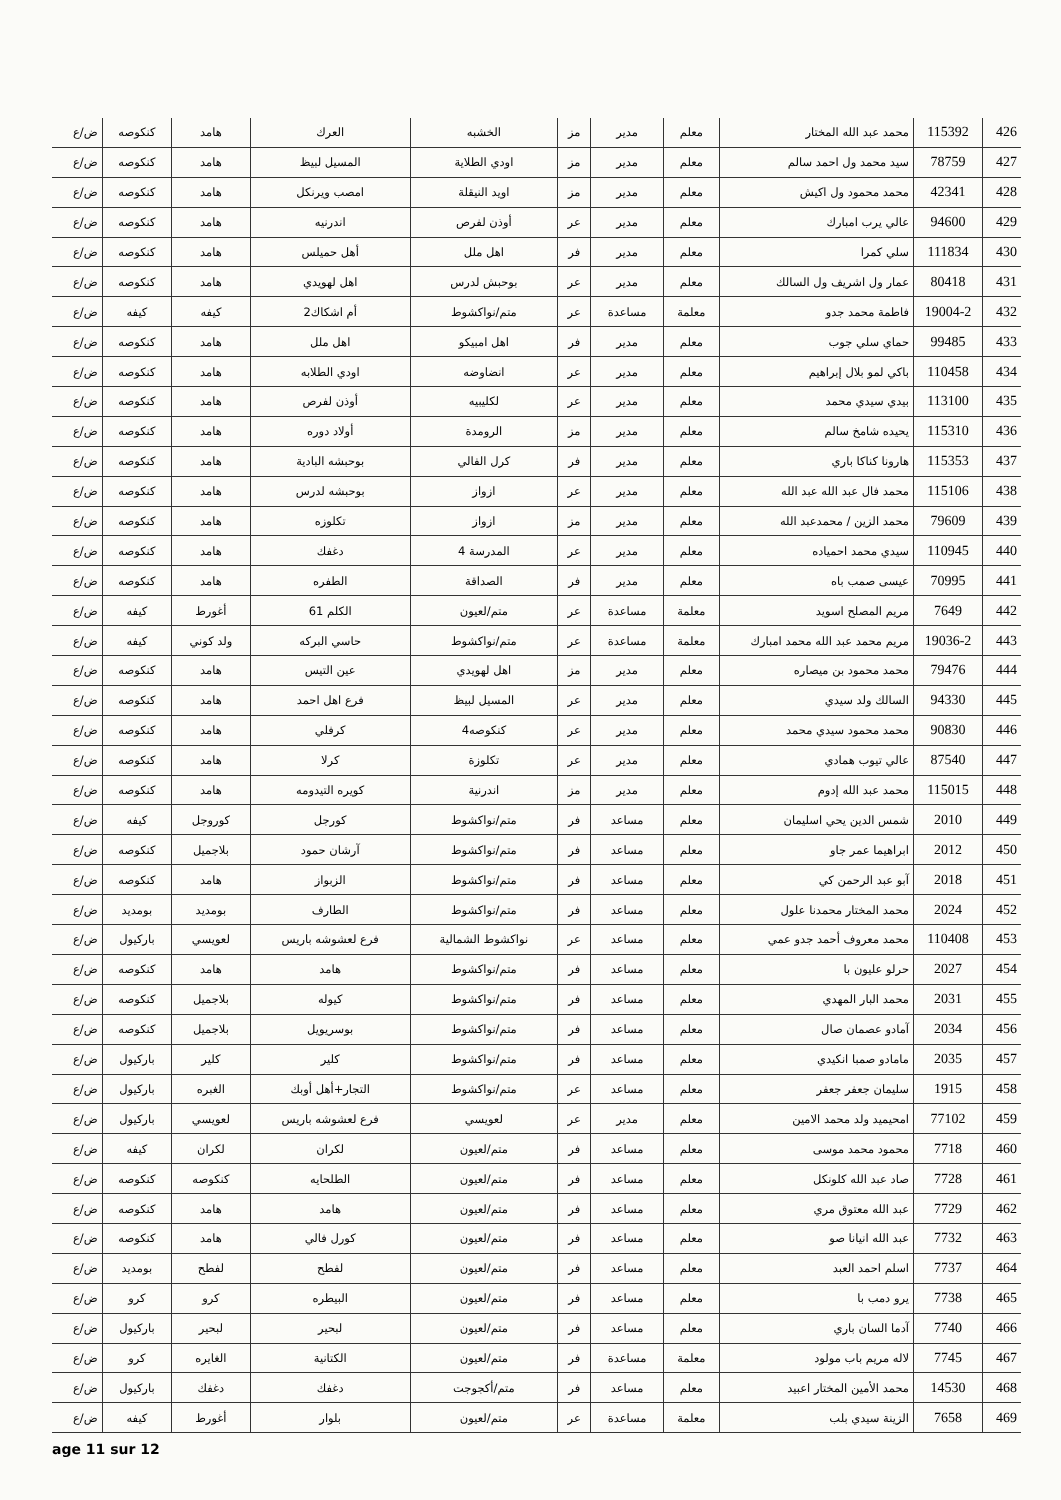| 426 | 115392 | محمد عبد الله المختار | معلم | مدير | مز | الخشبه | العرك | هامد | كنكوصه | ض/ع |
| 427 | 78759 | سيد محمد ول احمد سالم | معلم | مدير | مز | اودي الطلاية | المسيل لبيظ | هامد | كنكوصه | ض/ع |
| 428 | 42341 | محمد محمود ول اكيش | معلم | مدير | مز | اويد النيقلة | امصب ويرنكل | هامد | كنكوصه | ض/ع |
| 429 | 94600 | عالي يرب امبارك | معلم | مدير | عر | أوذن لفرص | اندرنيه | هامد | كنكوصه | ض/ع |
| 430 | 111834 | سلي كمرا | معلم | مدير | فر | اهل ملل | أهل حميلس | هامد | كنكوصه | ض/ع |
| 431 | 80418 | عمار ول اشريف ول السالك | معلم | مدير | عر | بوحبش لدرس | اهل لهويدي | هامد | كنكوصه | ض/ع |
| 432 | 19004-2 | فاطمة محمد جدو | معلمة | مساعدة | عر | متم/نواكشوط | أم اشكاك2 | كيفه | كيفه | ض/ع |
| 433 | 99485 | حماي سلي جوب | معلم | مدير | فر | اهل امبيكو | اهل ملل | هامد | كنكوصه | ض/ع |
| 434 | 110458 | باكي لمو بلال إبراهيم | معلم | مدير | عر | انضاوضه | اودي الطلابه | هامد | كنكوصه | ض/ع |
| 435 | 113100 | بيدي سيدي محمد | معلم | مدير | عر | لكليبيه | أوذن لفرص | هامد | كنكوصه | ض/ع |
| 436 | 115310 | يحيده شامخ سالم | معلم | مدير | مز | الرومدة | أولاد دوره | هامد | كنكوصه | ض/ع |
| 437 | 115353 | هارونا كناكا باري | معلم | مدير | فر | كرل الفالي | بوحبشه البادية | هامد | كنكوصه | ض/ع |
| 438 | 115106 | محمد فال عبد الله عبد الله | معلم | مدير | عر | ازواز | بوحبشه لدرس | هامد | كنكوصه | ض/ع |
| 439 | 79609 | محمد الزين / محمدعبد الله | معلم | مدير | مز | ازواز | تكلوزه | هامد | كنكوصه | ض/ع |
| 440 | 110945 | سيدي محمد احمياده | معلم | مدير | عر | المدرسة 4 | دغفك | هامد | كنكوصه | ض/ع |
| 441 | 70995 | عيسى صمب باه | معلم | مدير | فر | الصداقة | الطفره | هامد | كنكوصه | ض/ع |
| 442 | 7649 | مريم المصلح اسويد | معلمة | مساعدة | عر | متم/لعيون | الكلم 61 | أغورط | كيفه | ض/ع |
| 443 | 19036-2 | مريم محمد عبد الله محمد امبارك | معلمة | مساعدة | عر | متم/نواكشوط | حاسي البركه | ولد كوني | كيفه | ض/ع |
| 444 | 79476 | محمد محمود بن ميصاره | معلم | مدير | مز | اهل لهويدي | عين التيس | هامد | كنكوصه | ض/ع |
| 445 | 94330 | السالك ولد سيدي | معلم | مدير | عر | المسيل لبيظ | فرع اهل احمد | هامد | كنكوصه | ض/ع |
| 446 | 90830 | محمد محمود سيدي محمد | معلم | مدير | عر | كنكوصه4 | كرفلي | هامد | كنكوصه | ض/ع |
| 447 | 87540 | عالي تيوب همادي | معلم | مدير | عر | تكلوزة | كرلا | هامد | كنكوصه | ض/ع |
| 448 | 115015 | محمد عبد الله إدوم | معلم | مدير | مز | اندرنية | كويره التيدومه | هامد | كنكوصه | ض/ع |
| 449 | 2010 | شمس الدين يحي اسليمان | معلم | مساعد | فر | متم/نواكشوط | كورجل | كوروجل | كيفه | ض/ع |
| 450 | 2012 | ابراهيما عمر جاو | معلم | مساعد | فر | متم/نواكشوط | آرشان حمود | بلاجميل | كنكوصه | ض/ع |
| 451 | 2018 | آبو عبد الرحمن كي | معلم | مساعد | فر | متم/نواكشوط | الزبواز | هامد | كنكوصه | ض/ع |
| 452 | 2024 | محمد المختار محمدنا علول | معلم | مساعد | فر | متم/نواكشوط | الطارف | بومديد | بومديد | ض/ع |
| 453 | 110408 | محمد معروف أحمد جدو عمي | معلم | مساعد | عر | نواكشوط الشمالية | فرع لعشوشه باريس | لعويسي | باركيول | ض/ع |
| 454 | 2027 | حرلو عليون با | معلم | مساعد | فر | متم/نواكشوط | هامد | هامد | كنكوصه | ض/ع |
| 455 | 2031 | محمد البار المهدي | معلم | مساعد | فر | متم/نواكشوط | كيوله | بلاجميل | كنكوصه | ض/ع |
| 456 | 2034 | آمادو عصمان صال | معلم | مساعد | فر | متم/نواكشوط | بوسريويل | بلاجميل | كنكوصه | ض/ع |
| 457 | 2035 | مامادو صمبا انكيدي | معلم | مساعد | فر | متم/نواكشوط | كلير | كلير | باركيول | ض/ع |
| 458 | 1915 | سليمان جعفر جعفر | معلم | مساعد | عر | متم/نواكشوط | التجار+أهل أوبك | الغبره | باركيول | ض/ع |
| 459 | 77102 | امحيميد ولد محمد الامين | معلم | مدير | عر | لعويسي | فرع لعشوشه باريس | لعويسي | باركيول | ض/ع |
| 460 | 7718 | محمود محمد موسى | معلم | مساعد | فر | متم/لعيون | لكران | لكران | كيفه | ض/ع |
| 461 | 7728 | صاد عبد الله كلونكل | معلم | مساعد | فر | متم/لعيون | الطلحايه | كنكوصه | كنكوصه | ض/ع |
| 462 | 7729 | عبد الله معتوق مري | معلم | مساعد | فر | متم/لعيون | هامد | هامد | كنكوصه | ض/ع |
| 463 | 7732 | عبد الله انيانا صو | معلم | مساعد | فر | متم/لعيون | كورل فالي | هامد | كنكوصه | ض/ع |
| 464 | 7737 | اسلم احمد العبد | معلم | مساعد | فر | متم/لعيون | لفطح | لفطح | بومديد | ض/ع |
| 465 | 7738 | يرو دمب با | معلم | مساعد | فر | متم/لعيون | البيطره | كرو | كرو | ض/ع |
| 466 | 7740 | آدما السان باري | معلم | مساعد | فر | متم/لعيون | لبحير | لبحير | باركيول | ض/ع |
| 467 | 7745 | لاله مريم باب مولود | معلمة | مساعدة | فر | متم/لعيون | الكتانية | الغايره | كرو | ض/ع |
| 468 | 14530 | محمد الأمين المختار اعبيد | معلم | مساعد | فر | متم/أكجوجت | دغفك | دغفك | باركيول | ض/ع |
| 469 | 7658 | الزينة سيدي بلب | معلمة | مساعدة | عر | متم/لعيون | بلوار | أغورط | كيفه | ض/ع |
age 11 sur 12